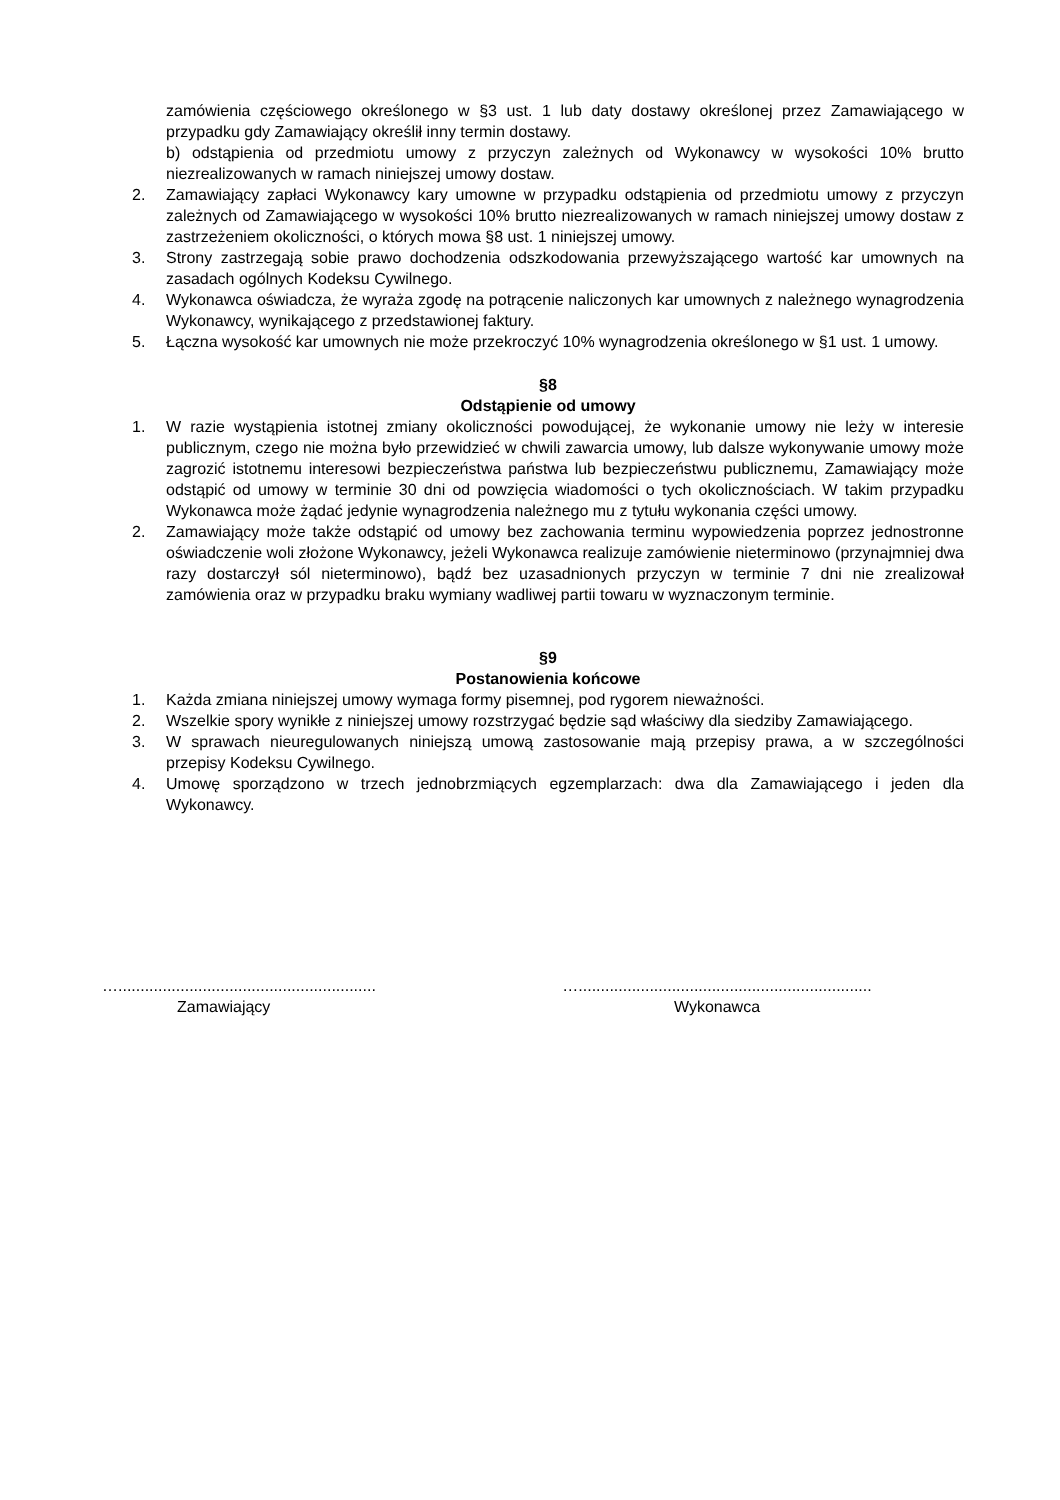zamówienia częściowego określonego w §3 ust. 1 lub daty dostawy określonej przez Zamawiającego w przypadku gdy Zamawiający określił inny termin dostawy.
b) odstąpienia od przedmiotu umowy z przyczyn zależnych od Wykonawcy w wysokości 10% brutto niezrealizowanych w ramach niniejszej umowy dostaw.
2. Zamawiający zapłaci Wykonawcy kary umowne w przypadku odstąpienia od przedmiotu umowy z przyczyn zależnych od Zamawiającego w wysokości 10% brutto niezrealizowanych w ramach niniejszej umowy dostaw z zastrzeżeniem okoliczności, o których mowa §8 ust. 1 niniejszej umowy.
3. Strony zastrzegają sobie prawo dochodzenia odszkodowania przewyższającego wartość kar umownych na zasadach ogólnych Kodeksu Cywilnego.
4. Wykonawca oświadcza, że wyraża zgodę na potrącenie naliczonych kar umownych z należnego wynagrodzenia Wykonawcy, wynikającego z przedstawionej faktury.
5. Łączna wysokość kar umownych nie może przekroczyć 10% wynagrodzenia określonego w §1 ust. 1 umowy.
§8
Odstąpienie od umowy
1. W razie wystąpienia istotnej zmiany okoliczności powodującej, że wykonanie umowy nie leży w interesie publicznym, czego nie można było przewidzieć w chwili zawarcia umowy, lub dalsze wykonywanie umowy może zagrozić istotnemu interesowi bezpieczeństwa państwa lub bezpieczeństwu publicznemu, Zamawiający może odstąpić od umowy w terminie 30 dni od powzięcia wiadomości o tych okolicznościach. W takim przypadku Wykonawca może żądać jedynie wynagrodzenia należnego mu z tytułu wykonania części umowy.
2. Zamawiający może także odstąpić od umowy bez zachowania terminu wypowiedzenia poprzez jednostronne oświadczenie woli złożone Wykonawcy, jeżeli Wykonawca realizuje zamówienie nieterminowo (przynajmniej dwa razy dostarczył sól nieterminowo), bądź bez uzasadnionych przyczyn w terminie 7 dni nie zrealizował zamówienia oraz w przypadku braku wymiany wadliwej partii towaru w wyznaczonym terminie.
§9
Postanowienia końcowe
1. Każda zmiana niniejszej umowy wymaga formy pisemnej, pod rygorem nieważności.
2. Wszelkie spory wynikłe z niniejszej umowy rozstrzygać będzie sąd właściwy dla siedziby Zamawiającego.
3. W sprawach nieuregulowanych niniejszą umową zastosowanie mają przepisy prawa, a w szczególności przepisy Kodeksu Cywilnego.
4. Umowę sporządzono w trzech jednobrzmiących egzemplarzach: dwa dla Zamawiającego i jeden dla Wykonawcy.
…..........................................................
Zamawiający
…..................................................................
Wykonawca